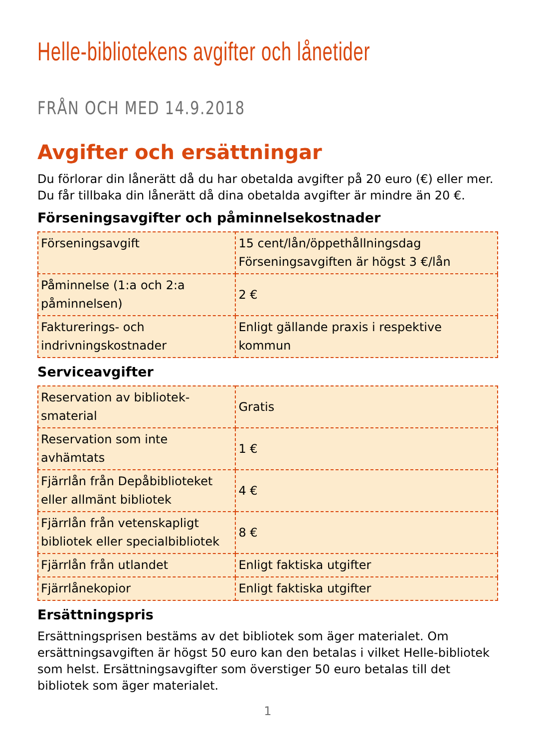Helle-bibliotekens avgifter och lånetider
FRÅN OCH MED 14.9.2018
Avgifter och ersättningar
Du förlorar din lånerätt då du har obetalda avgifter på 20 euro (€) eller mer. Du får tillbaka din lånerätt då dina obetalda avgifter är mindre än 20 €.
Förseningsavgifter och påminnelsekostnader
| Förseningsavgift | 15 cent/lån/öppethållningsdag Förseningsavgiften är högst 3 €/lån |
| Påminnelse (1:a och 2:a påminnelsen) | 2 € |
| Fakturerings- och indrivningskostnader | Enligt gällande praxis i respektive kommun |
Serviceavgifter
| Reservation av bibliotek­smaterial | Gratis |
| Reservation som inte avhämtats | 1 € |
| Fjärrlån från Depåbiblioteket eller allmänt bibliotek | 4 € |
| Fjärrlån från vetenskapligt bibliotek eller specialbibliotek | 8 € |
| Fjärrlån från utlandet | Enligt faktiska utgifter |
| Fjärrlånekopior | Enligt faktiska utgifter |
Ersättningspris
Ersättningsprisen bestäms av det bibliotek som äger materialet. Om ersättningsavgiften är högst 50 euro kan den betalas i vilket Helle-bibliotek som helst. Ersättningsavgifter som överstiger 50 euro betalas till det bibliotek som äger materialet.
1